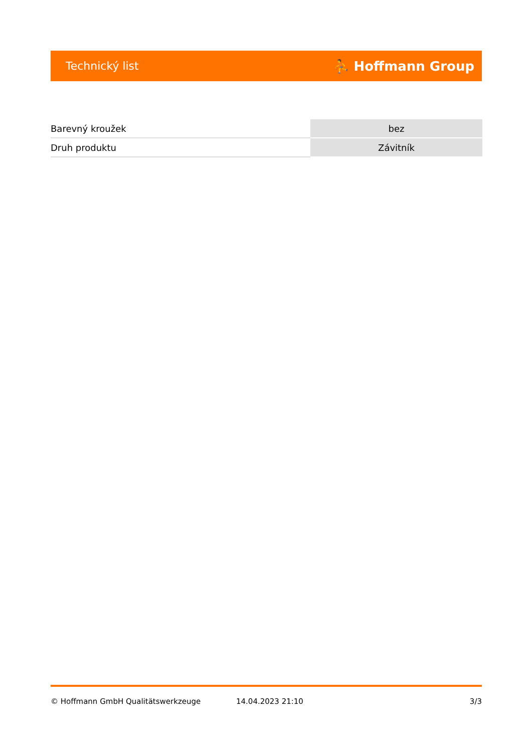Technický list ⛹ Hoffmann Group
| Barevný kroužek | bez |
| Druh produktu | Závitník |
© Hoffmann GmbH Qualitätswerkzeuge 14.04.2023 21:10 3/3